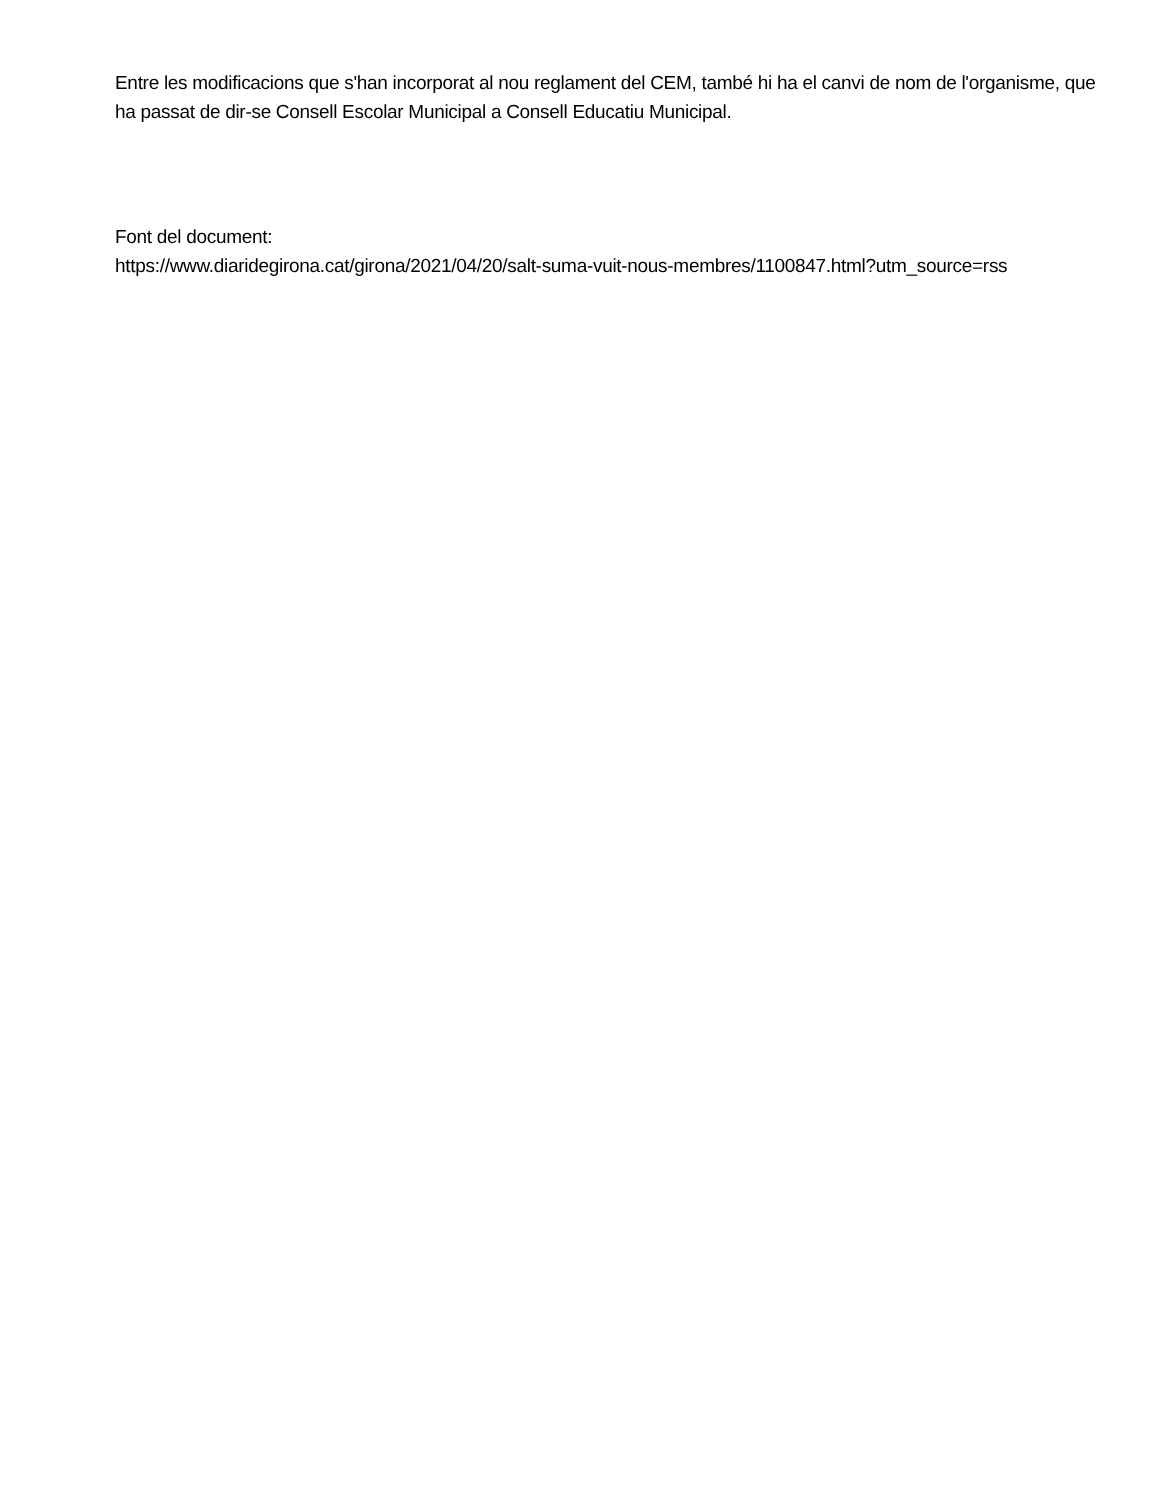Entre les modificacions que s'han incorporat al nou reglament del CEM, també hi ha el canvi de nom de l'organisme, que ha passat de dir-se Consell Escolar Municipal a Consell Educatiu Municipal.
Font del document:
https://www.diaridegirona.cat/girona/2021/04/20/salt-suma-vuit-nous-membres/1100847.html?utm_source=rss